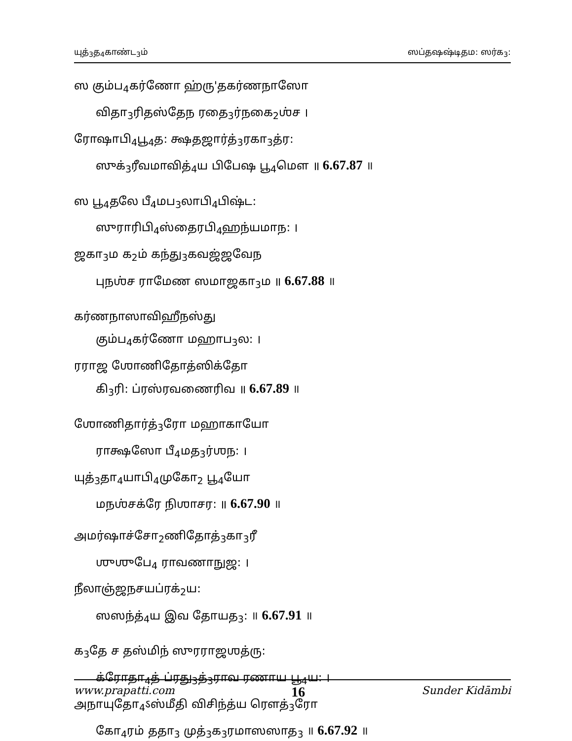யுத்<sub>3</sub>த<sub>4</sub>காண்ட<sub>3</sub>ம் ஸப்தஷஷ்டிதம: ஸர்க<sub>3</sub>:
ஸ கும்ப<sub>4</sub>கர்ணோ ஹ்ரு'தகர்ணநாஸோ
விதா<sub>3</sub>ரிதஸ்தேந ரதை<sub>3</sub>ர்நகை<sub>2</sub>ஶ்ச ।
ரோஷாபி<sub>4</sub>பூ<sub>4</sub>த: க்ஷதஜார்த்<sub>3</sub>ரகா<sub>3</sub>த்ர:
ஸுக்<sub>3</sub>ரீவமாவித்<sub>4</sub>ய பிபேஷ பூ<sub>4</sub>மௌ ॥ 6.67.87 ॥
ஸ பூ<sub>4</sub>தலே பீ<sub>4</sub>மப<sub>3</sub>லாபி<sub>4</sub>பிஷ்ட:
ஸுராரிபி<sub>4</sub>ஸ்தைரபி<sub>4</sub>ஹந்யமாந: ।
ஜகா<sub>3</sub>ம க<sub>2</sub>ம் கந்து<sub>3</sub>கவஜ்ஜவேந
புநஶ்ச ராமேண ஸமாஜகா<sub>3</sub>ம ॥ 6.67.88 ॥
கர்ணநாஸாவிஹீநஸ்து
கும்ப<sub>4</sub>கர்ணோ மஹாப<sub>3</sub>ல: ।
ரராஜ ஶோணிதோத்ஸிக்தோ
கி<sub>3</sub>ரி: ப்ரஸ்ரவணைரிவ ॥ 6.67.89 ॥
ஶோணிதார்த்<sub>3</sub>ரோ மஹாகாயோ
ராக்ஷஸோ பீ<sub>4</sub>மத<sub>3</sub>ர்ஶந: ।
யுத்<sub>3</sub>தா<sub>4</sub>யாபி<sub>4</sub>முகோ<sub>2</sub> பூ<sub>4</sub>யோ
மநஶ்சக்ரே நிஶாசர: ॥ 6.67.90 ॥
அமர்ஷாச்சோ<sub>2</sub>ணிதோத்<sub>3</sub>கா<sub>3</sub>ரீ
ஶுஶுபே<sub>4</sub> ராவணாநுஜ: ।
நீலாஞ்ஜநசயப்ரக்<sub>2</sub>ய:
ஸஸந்த்<sub>4</sub>ய இவ தோயத<sub>3</sub>: ॥ 6.67.91 ॥
க<sub>3</sub>தே ச தஸ்மிந் ஸுரராஜஶத்ரு:
க்ரோதா<sub>4</sub>த் ப்ரது<sub>3</sub>த்<sub>3</sub>ராவ ரணாய பூ<sub>4</sub>ய: ।
அநாயுதோ<sub>4</sub>ऽஸ்மீதி விசிந்த்ய ரௌத்<sub>3</sub>ரோ
கோ<sub>4</sub>ரம் ததா<sub>3</sub> முத்<sub>3</sub>க<sub>3</sub>ரமாஸஸாத<sub>3</sub> ॥ 6.67.92 ॥
www.prapatti.com 16 Sunder Kidāmbi